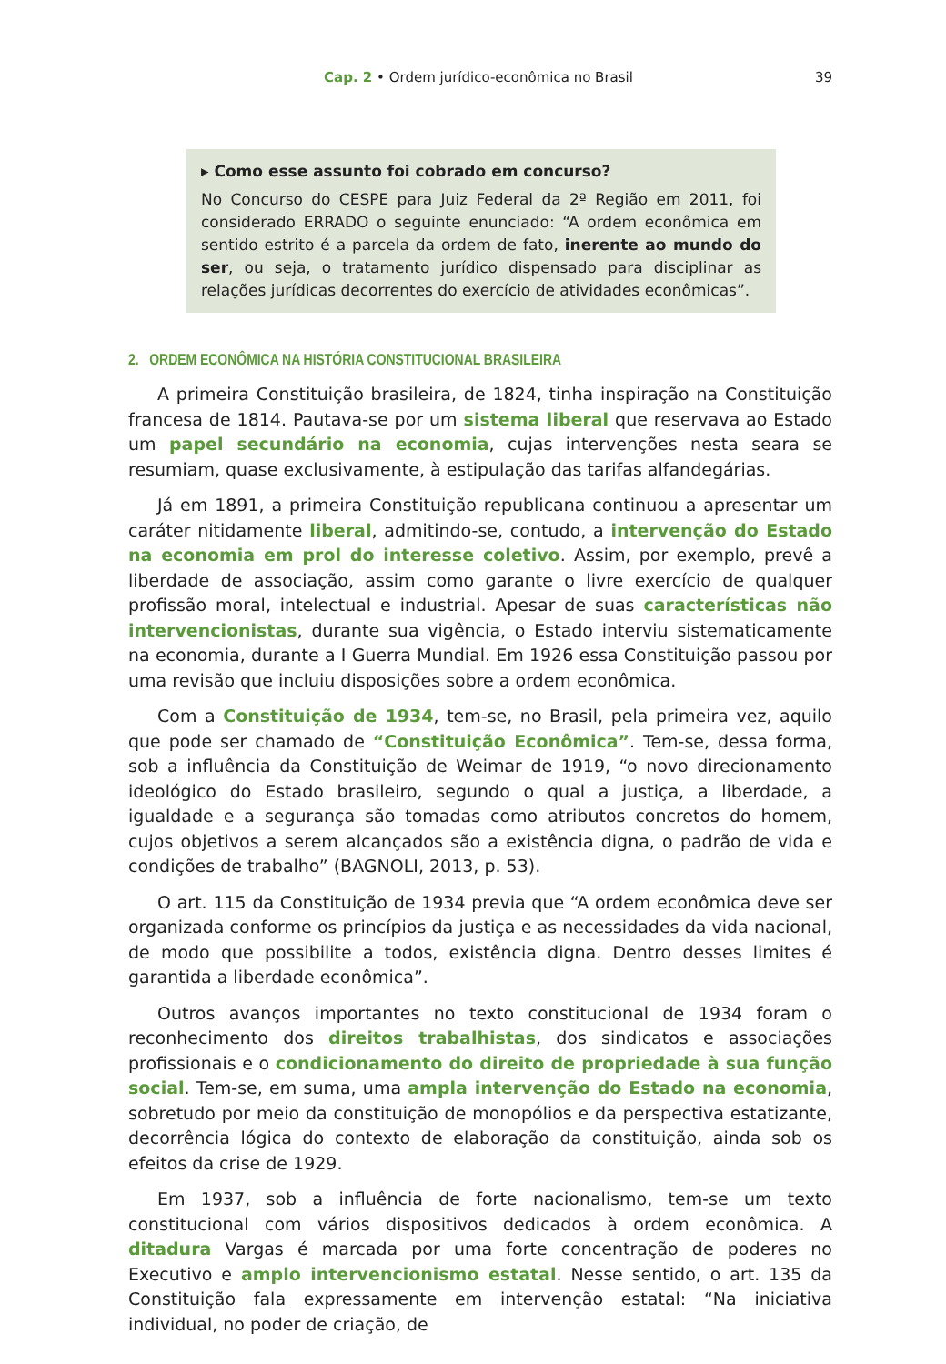Cap. 2 • Ordem jurídico-econômica no Brasil 39
▸ Como esse assunto foi cobrado em concurso?
No Concurso do CESPE para Juiz Federal da 2ª Região em 2011, foi considerado ERRADO o seguinte enunciado: “A ordem econômica em sentido estrito é a parcela da ordem de fato, inerente ao mundo do ser, ou seja, o tratamento jurídico dispensado para disciplinar as relações jurídicas decorrentes do exercício de atividades econômicas”.
2. ORDEM ECONÔMICA NA HISTÓRIA CONSTITUCIONAL BRASILEIRA
A primeira Constituição brasileira, de 1824, tinha inspiração na Constituição francesa de 1814. Pautava-se por um sistema liberal que reservava ao Estado um papel secundário na economia, cujas intervenções nesta seara se resumiam, quase exclusivamente, à estipulação das tarifas alfandegárias.
Já em 1891, a primeira Constituição republicana continuou a apresentar um caráter nitidamente liberal, admitindo-se, contudo, a intervenção do Estado na economia em prol do interesse coletivo. Assim, por exemplo, prevê a liberdade de associação, assim como garante o livre exercício de qualquer profissão moral, intelectual e industrial. Apesar de suas características não intervencionistas, durante sua vigência, o Estado interviu sistematicamente na economia, durante a I Guerra Mundial. Em 1926 essa Constituição passou por uma revisão que incluiu disposições sobre a ordem econômica.
Com a Constituição de 1934, tem-se, no Brasil, pela primeira vez, aquilo que pode ser chamado de “Constituição Econômica”. Tem-se, dessa forma, sob a influência da Constituição de Weimar de 1919, “o novo direcionamento ideológico do Estado brasileiro, segundo o qual a justiça, a liberdade, a igualdade e a segurança são tomadas como atributos concretos do homem, cujos objetivos a serem alcançados são a existência digna, o padrão de vida e condições de trabalho” (BAGNOLI, 2013, p. 53).
O art. 115 da Constituição de 1934 previa que “A ordem econômica deve ser organizada conforme os princípios da justiça e as necessidades da vida nacional, de modo que possibilite a todos, existência digna. Dentro desses limites é garantida a liberdade econômica”.
Outros avanços importantes no texto constitucional de 1934 foram o reconhecimento dos direitos trabalhistas, dos sindicatos e associações profissionais e o condicionamento do direito de propriedade à sua função social. Tem-se, em suma, uma ampla intervenção do Estado na economia, sobretudo por meio da constituição de monopólios e da perspectiva estatizante, decorrência lógica do contexto de elaboração da constituição, ainda sob os efeitos da crise de 1929.
Em 1937, sob a influência de forte nacionalismo, tem-se um texto constitucional com vários dispositivos dedicados à ordem econômica. A ditadura Vargas é marcada por uma forte concentração de poderes no Executivo e amplo intervencionismo estatal. Nesse sentido, o art. 135 da Constituição fala expressamente em intervenção estatal: “Na iniciativa individual, no poder de criação, de